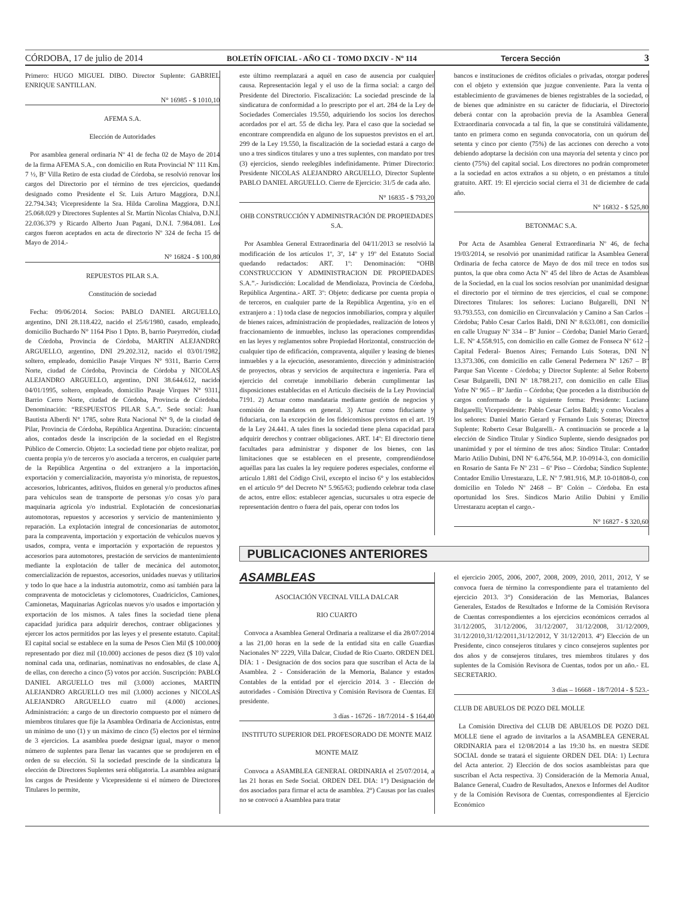CÓRDOBA, 17 de julio de 2014 BOLETÍN OFICIAL - AÑO CI - TOMO DXCIV - Nº 114 Tercera Sección 3
Primero: HUGO MIGUEL DIBO. Director Suplente: GABRIEL ENRIQUE SANTILLAN.
N° 16985 - $ 1010,10
AFEMA S.A.
Elección de Autoridades
Por asamblea general ordinaria Nº 41 de fecha 02 de Mayo de 2014 de la firma AFEMA S.A., con domicilio en Ruta Provincial Nº 111 Km. 7 ½, Bº Villa Retiro de esta ciudad de Córdoba, se resolvió renovar los cargos del Directorio por el término de tres ejercicios, quedando designado como Presidente el Sr. Luis Arturo Maggiora, D.N.I. 22.794.343; Vicepresidente la Sra. Hilda Carolina Maggiora, D.N.I. 25.068.029 y Directores Suplentes al Sr. Martín Nicolas Chialva, D.N.I. 22.036.379 y Ricardo Alberto Juan Pagani, D.N.I. 7.984.081. Los cargos fueron aceptados en acta de directorio Nº 324 de fecha 15 de Mayo de 2014.-
N° 16824 - $ 100,80
REPUESTOS PILAR S.A.
Constitución de sociedad
Fecha: 09/06/2014. Socios: PABLO DANIEL ARGUELLO, argentino, DNI 28.118.422, nacido el 25/6/1980, casado, empleado, domicilio Buchardo N° 1164 Piso 1 Dpto. B, barrio Pueyrredón, ciudad de Córdoba, Provincia de Córdoba, MARTIN ALEJANDRO ARGUELLO, argentino, DNI 29.202.312, nacido el 03/01/1982, soltero, empleado, domicilio Pasaje Virques N° 9311, Barrio Cerro Norte, ciudad de Córdoba, Provincia de Córdoba y NICOLAS ALEJANDRO ARGUELLO, argentino, DNI 38.644.612, nacido 04/01/1995, soltero, empleado, domicilio Pasaje Virques N° 9311, Barrio Cerro Norte, ciudad de Córdoba, Provincia de Córdoba. Denominación: “RESPUESTOS PILAR S.A.”. Sede social: Juan Bautista Alberdi N° 1785, sobre Ruta Nacional N° 9, de la ciudad de Pilar, Provincia de Córdoba, República Argentina. Duración: cincuenta años, contados desde la inscripción de la sociedad en el Registro Público de Comercio. Objeto: La sociedad tiene por objeto realizar, por cuenta propia y/o de terceros y/o asociada a terceros, en cualquier parte de la República Argentina o del extranjero a la importación, exportación y comercialización, mayorista y/o minorista, de repuestos, accesorios, lubricantes, aditivos, fluidos en general y/o productos afines para vehículos sean de transporte de personas y/o cosas y/o para maquinaria agrícola y/o industrial. Explotación de concesionarias automotoras, repuestos y accesorios y servicio de mantenimiento y reparación. La explotación integral de concesionarias de automotor, para la compraventa, importación y exportación de vehículos nuevos y usados, compra, venta e importación y exportación de repuestos y accesorios para automotores, prestación de servicios de mantenimiento mediante la explotación de taller de mecánica del automotor, comercialización de repuestos, accesorios, unidades nuevas y utilitarios y todo lo que hace a la industria automotriz, como así también para la compraventa de motocicletas y ciclomotores, Cuadriciclos, Camiones, Camionetas, Maquinarias Agrícolas nuevos y/o usados e importación y exportación de los mismos. A tales fines la sociedad tiene plena capacidad jurídica para adquirir derechos, contraer obligaciones y ejercer los actos permitidos por las leyes y el presente estatuto. Capital: El capital social se establece en la suma de Pesos Cien Mil ($ 100.000) representado por diez mil (10.000) acciones de pesos diez ($ 10) valor nominal cada una, ordinarias, nominativas no endosables, de clase A, de ellas, con derecho a cinco (5) votos por acción. Suscripción: PABLO DANIEL ARGUELLO tres mil (3.000) acciones, MARTIN ALEJANDRO ARGUELLO tres mil (3.000) acciones y NICOLAS ALEJANDRO ARGUELLO cuatro mil (4.000) acciones. Administración: a cargo de un directorio compuesto por el número de miembros titulares que fije la Asamblea Ordinaria de Accionistas, entre un mínimo de uno (1) y un máximo de cinco (5) electos por el término de 3 ejercicios. La asamblea puede designar igual, mayor o menor número de suplentes para llenar las vacantes que se produjeren en el orden de su elección. Si la sociedad prescinde de la sindicatura la elección de Directores Suplentes será obligatoria. La asamblea asignará los cargos de Presidente y Vicepresidente si el número de Directores Titulares lo permite,
este último reemplazará a aquél en caso de ausencia por cualquier causa. Representación legal y el uso de la firma social: a cargo del Presidente del Directorio. Fiscalización: La sociedad prescinde de la sindicatura de conformidad a lo prescripto por el art. 284 de la Ley de Sociedades Comerciales 19.550, adquiriendo los socios los derechos acordados por el art. 55 de dicha ley. Para el caso que la sociedad se encontrare comprendida en alguno de los supuestos previstos en el art. 299 de la Ley 19.550, la fiscalización de la sociedad estará a cargo de uno a tres síndicos titulares y uno a tres suplentes, con mandato por tres (3) ejercicios, siendo reelegibles indefinidamente. Primer Directorio: Presidente NICOLAS ALEJANDRO ARGUELLO, Director Suplente PABLO DANIEL ARGUELLO. Cierre de Ejercicio: 31/5 de cada año.
N° 16835 - $ 793,20
OHB CONSTRUCCIÓN Y ADMINISTRACIÓN DE PROPIEDADES S.A.
Por Asamblea General Extraordinaria del 04/11/2013 se resolvió la modificación de los artículos 1º, 3º, 14º y 19º del Estatuto Social quedando redactados: ART. 1º: Denominación: “OHB CONSTRUCCION Y ADMINISTRACION DE PROPIEDADES S.A.”.- Jurisdicción: Localidad de Mendiolaza, Provincia de Córdoba, República Argentina.- ART. 3º: Objeto: dedicarse por cuenta propia o de terceros, en cualquier parte de la República Argentina, y/o en el extranjero a : 1) toda clase de negocios inmobiliarios, compra y alquiler de bienes raíces, administración de propiedades, realización de loteos y fraccionamiento de inmuebles, incluso las operaciones comprendidas en las leyes y reglamentos sobre Propiedad Horizontal, construcción de cualquier tipo de edificación, compraventa, alquiler y leasing de bienes inmuebles y a la ejecución, asesoramiento, dirección y administración de proyectos, obras y servicios de arquitectura e ingeniería. Para el ejercicio del corretaje inmobiliario deberán cumplimentar las disposiciones establecidas en el Artículo dieciséis de la Ley Provincial 7191. 2) Actuar como mandataria mediante gestión de negocios y comisión de mandatos en general. 3) Actuar como fiduciante y fiduciaria, con la excepción de los fideicomisos previstos en el art. 19 de la Ley 24.441. A tales fines la sociedad tiene plena capacidad para adquirir derechos y contraer obligaciones. ART. 14º: El directorio tiene facultades para administrar y disponer de los bienes, con las limitaciones que se establecen en el presente, comprendiéndose aquéllas para las cuales la ley requiere poderes especiales, conforme el artículo 1.881 del Código Civil, excepto el inciso 6° y los establecidos en el artículo 9° del Decreto N° 5.965/63; pudiendo celebrar toda clase de actos, entre ellos: establecer agencias, sucursales u otra especie de representación dentro o fuera del país, operar con todos los
bancos e instituciones de créditos oficiales o privadas, otorgar poderes con el objeto y extensión que juzgue conveniente. Para la venta o establecimiento de gravámenes de bienes registrables de la sociedad, o de bienes que administre en su carácter de fiduciaria, el Directorio deberá contar con la aprobación previa de la Asamblea General Extraordinaria convocada a tal fin, la que se constituirá válidamente, tanto en primera como en segunda convocatoria, con un quórum del setenta y cinco por ciento (75%) de las acciones con derecho a voto debiendo adoptarse la decisión con una mayoría del setenta y cinco por ciento (75%) del capital social. Los directores no podrán comprometer a la sociedad en actos extraños a su objeto, o en préstamos a título gratuito. ART. 19: El ejercicio social cierra el 31 de diciembre de cada año.
N° 16832 - $ 525,80
BETONMAC S.A.
Por Acta de Asamblea General Extraordinaria Nº 46, de fecha 19/03/2014, se resolvió por unanimidad ratificar la Asamblea General Ordinaria de fecha catorce de Mayo de dos mil trece en todos sus puntos, la que obra como Acta Nº 45 del libro de Actas de Asambleas de la Sociedad, en la cual los socios resolvían por unanimidad designar el directorio por el término de tres ejercicios, el cual se compone: Directores Titulares: los señores: Luciano Bulgarelli, DNI Nº 93.793.553, con domicilio en Circunvalación y Camino a San Carlos – Córdoba; Pablo Cesar Carlos Baldi, DNI Nº 8.633.081, con domicilio en calle Uruguay Nº 334 – Bº Junior – Córdoba; Daniel Mario Gerard, L.E. Nº 4.558.915, con domicilio en calle Gomez de Fonseca Nº 612 – Capital Federal- Buenos Aires; Fernando Luis Soteras, DNI Nº 13.373.306, con domicilio en calle General Pedernera Nº 1267 – Bº Parque San Vicente - Córdoba; y Director Suplente: al Señor Roberto Cesar Bulgarelli, DNI Nº 18.788.217, con domicilio en calle Elias Yofre Nº 965 – Bº Jardín – Córdoba; Que proceden a la distribución de cargos conformado de la siguiente forma: Presidente: Luciano Bulgarelli; Vicepresidente: Pablo Cesar Carlos Baldi; y como Vocales a los señores: Daniel Mario Gerard y Fernando Luis Soteras; Director Suplente: Roberto Cesar Bulgarelli.- A continuación se procede a la elección de Síndico Titular y Síndico Suplente, siendo designados por unanimidad y por el término de tres años: Síndico Titular: Contador Mario Atilio Dubini, DNI Nº 6.476.564, M.P. 10-0914-3, con domicilio en Rosario de Santa Fe Nº 231 – 6º Piso – Córdoba; Síndico Suplente: Contador Emilio Urrestarazu, L.E. Nº 7.981.916, M.P. 10-01808-0, con domicilio en Toledo Nº 2468 – Bº Colón – Córdoba. En esta oportunidad los Sres. Síndicos Mario Atilio Dubini y Emilio Urrestarazu aceptan el cargo.-
N° 16827 - $ 320,60
PUBLICACIONES ANTERIORES
ASAMBLEAS
ASOCIACIÓN VECINAL VILLA DALCAR
RIO CUARTO
Convoca a Asamblea General Ordinaria a realizarse el día 28/07/2014 a las 21,00 horas en la sede de la entidad sita en calle Guardias Nacionales N° 2229, Villa Dalcar, Ciudad de Río Cuarto. ORDEN DEL DIA: 1 - Designación de dos socios para que suscriban el Acta de la Asamblea. 2 - Consideración de la Memoria, Balance y estados Contables de la entidad por el ejercicio 2014. 3 - Elección de autoridades - Comisión Directiva y Comisión Revisora de Cuentas. El presidente.
3 días - 16726 - 18/7/2014 - $ 164,40
INSTITUTO SUPERIOR DEL PROFESORADO DE MONTE MAIZ
MONTE MAIZ
Convoca a ASAMBLEA GENERAL ORDINARIA el 25/07/2014, a las 21 horas en Sede Social. ORDEN DEL DIA: 1°) Designación de dos asociados para firmar el acta de asamblea. 2°) Causas por las cuales no se convocó a Asamblea para tratar
el ejercicio 2005, 2006, 2007, 2008, 2009, 2010, 2011, 2012, Y se convoca fuera de término la correspondiente para el tratamiento del ejercicio 2013. 3°) Consideración de las Memorias, Balances Generales, Estados de Resultados e Informe de la Comisión Revisora de Cuentas correspondientes a los ejercicios económicos cerrados al 31/12/2005, 31/12/2006, 31/12/2007, 31/12/2008, 31/12/2009, 31/12/2010,31/12/2011,31/12/2012, Y 31/12/2013. 4°) Elección de un Presidente, cinco consejeros titulares y cinco consejeros suplentes por dos años y de consejeros titulares, tres miembros titulares y dos suplentes de la Comisión Revisora de Cuentas, todos por un año.- EL SECRETARIO.
3 días – 16668 - 18/7/2014 - $ 523.-
CLUB DE ABUELOS DE POZO DEL MOLLE
La Comisión Directiva del CLUB DE ABUELOS DE POZO DEL MOLLE tiene el agrado de invitarlos a la ASAMBLEA GENERAL ORDINARIA para el 12/08/2014 a las 19:30 hs. en nuestra SEDE SOCIAL donde se tratará el siguiente ORDEN DEL DIA: 1) Lectura del Acta anterior. 2) Elección de dos socios asambleístas para que suscriban el Acta respectiva. 3) Consideración de la Memoria Anual, Balance General, Cuadro de Resultados, Anexos e Informes del Auditor y de la Comisión Revisora de Cuentas, correspondientes al Ejercicio Económico